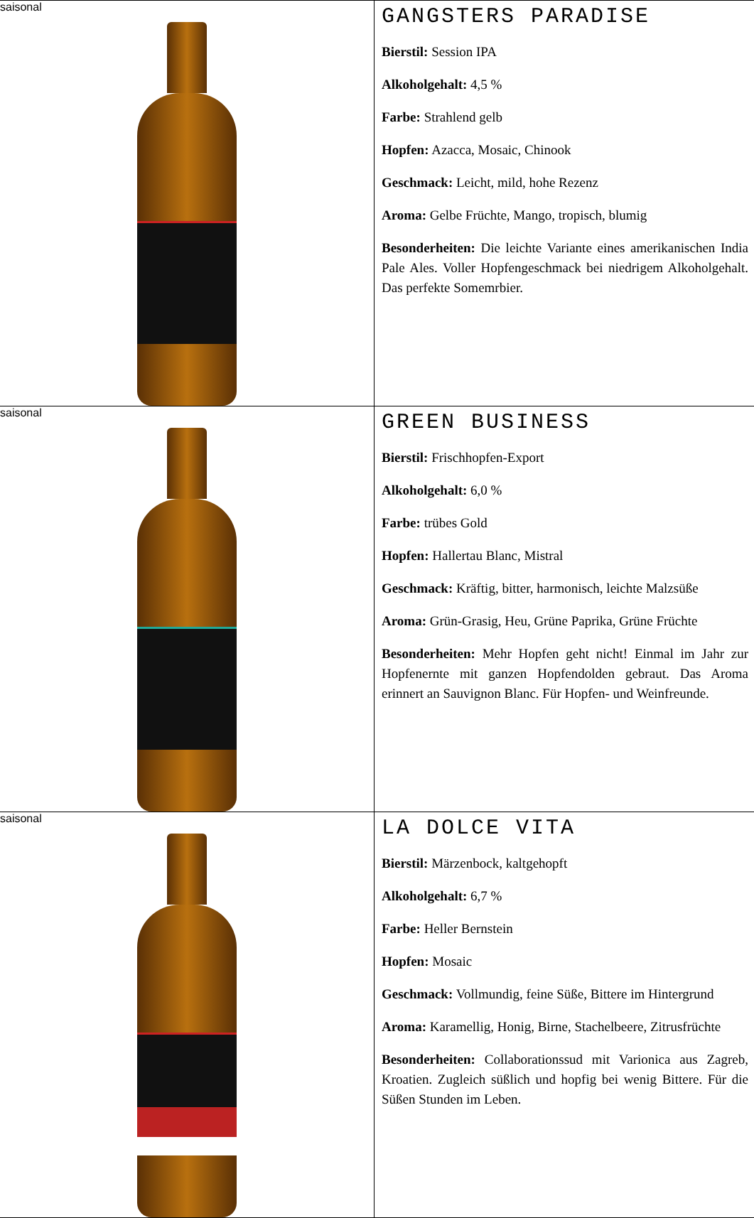| saisonal | GANGSTERS PARADISE Bierstil: Session IPA Alkoholgehalt: 4,5 % Farbe: Strahlend gelb Hopfen: Azacca, Mosaic, Chinook Geschmack: Leicht, mild, hohe Rezenz Aroma: Gelbe Früchte, Mango, tropisch, blumig Besonderheiten: Die leichte Variante eines amerikanischen India Pale Ales. Voller Hopfengeschmack bei niedrigem Alkoholgehalt. Das perfekte Somemrbier. |
| saisonal | GREEN BUSINESS Bierstil: Frischhopfen-Export Alkoholgehalt: 6,0 % Farbe: trübes Gold Hopfen: Hallertau Blanc, Mistral Geschmack: Kräftig, bitter, harmonisch, leichte Malzsüße Aroma: Grün-Grasig, Heu, Grüne Paprika, Grüne Früchte Besonderheiten: Mehr Hopfen geht nicht! Einmal im Jahr zur Hopfenernte mit ganzen Hopfendolden gebraut. Das Aroma erinnert an Sauvignon Blanc. Für Hopfen- und Weinfreunde. |
| saisonal | LA DOLCE VITA Bierstil: Märzenbock, kaltgehopft Alkoholgehalt: 6,7 % Farbe: Heller Bernstein Hopfen: Mosaic Geschmack: Vollmundig, feine Süße, Bittere im Hintergrund Aroma: Karamellig, Honig, Birne, Stachelbeere, Zitrusfrüchte Besonderheiten: Collaborationssud mit Varionica aus Zagreb, Kroatien. Zugleich süßlich und hopfig bei wenig Bittere. Für die Süßen Stunden im Leben. |